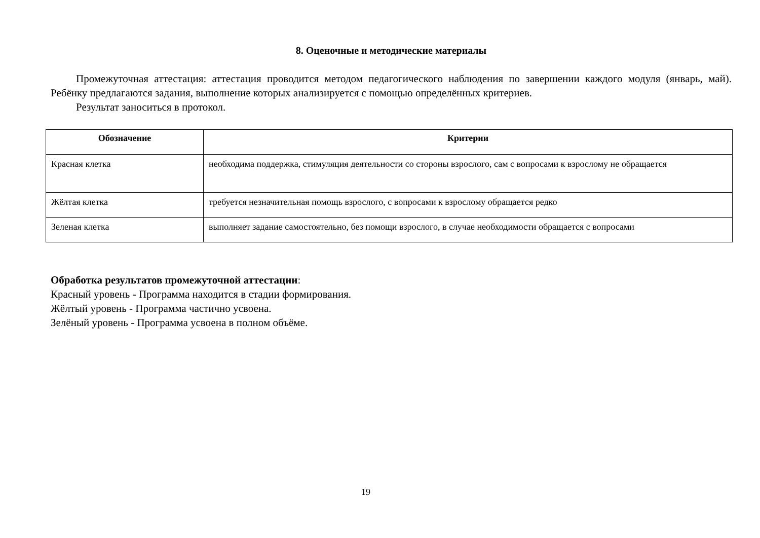8. Оценочные и методические материалы
Промежуточная аттестация: аттестация проводится методом педагогического наблюдения по завершении каждого модуля (январь, май). Ребёнку предлагаются задания, выполнение которых анализируется с помощью определённых критериев.
Результат заноситься в протокол.
| Обозначение | Критерии |
| --- | --- |
| Красная клетка | необходима поддержка, стимуляция деятельности со стороны взрослого, сам с вопросами к взрослому не обращается |
| Жёлтая клетка | требуется незначительная помощь взрослого, с вопросами к взрослому обращается редко |
| Зеленая клетка | выполняет задание самостоятельно, без помощи взрослого, в случае необходимости обращается с вопросами |
Обработка результатов промежуточной аттестации:
Красный уровень - Программа находится в стадии формирования.
Жёлтый уровень - Программа частично усвоена.
Зелёный уровень - Программа усвоена в полном объёме.
19